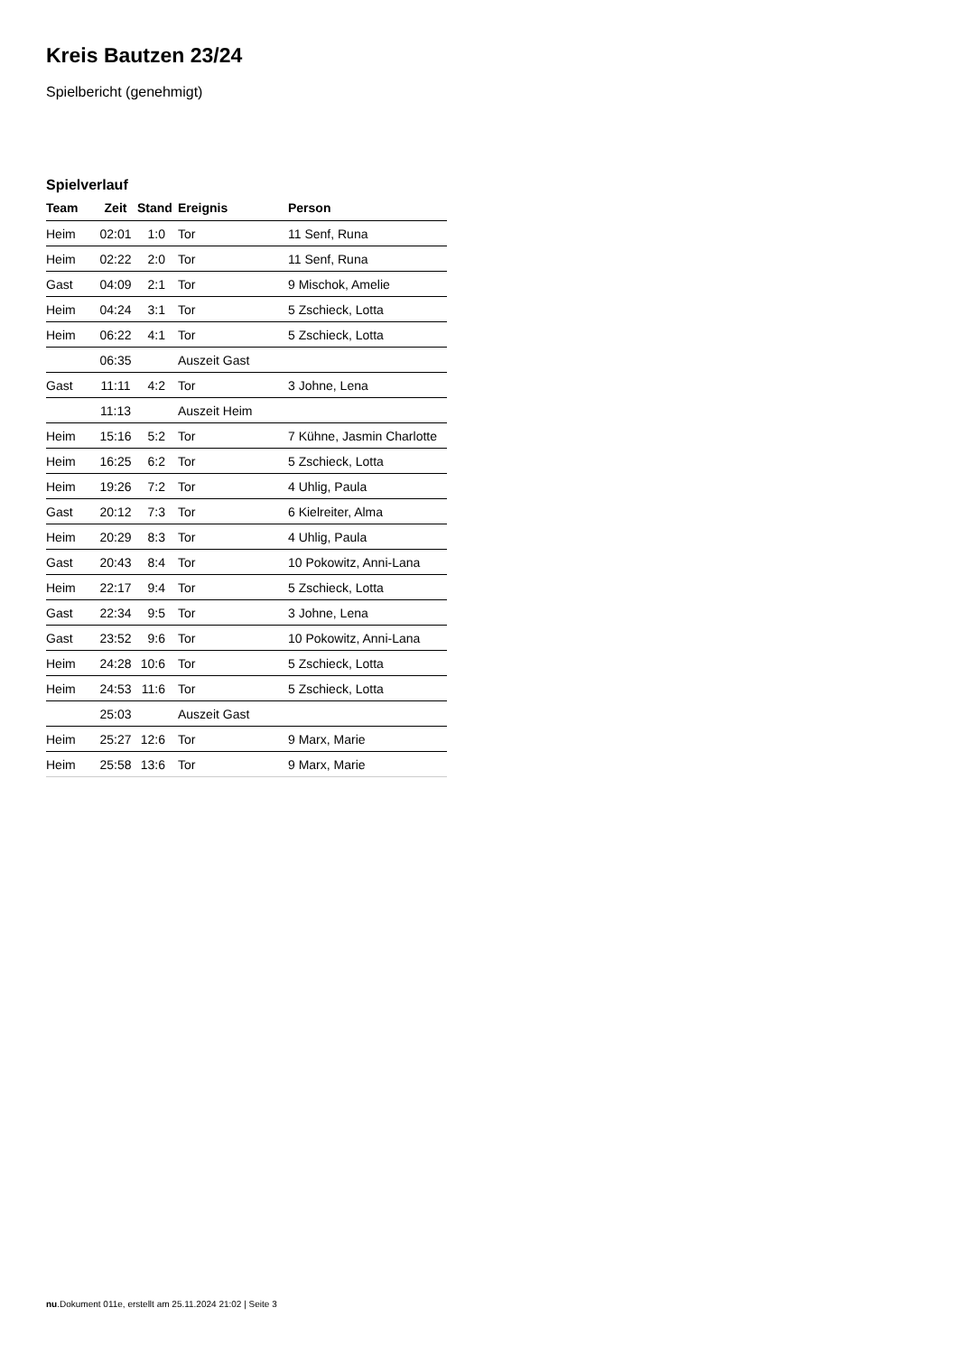Kreis Bautzen 23/24
Spielbericht (genehmigt)
Spielverlauf
| Team | Zeit | Stand | Ereignis | Person |
| --- | --- | --- | --- | --- |
| Heim | 02:01 | 1:0 | Tor | 11 Senf, Runa |
| Heim | 02:22 | 2:0 | Tor | 11 Senf, Runa |
| Gast | 04:09 | 2:1 | Tor | 9 Mischok, Amelie |
| Heim | 04:24 | 3:1 | Tor | 5 Zschieck, Lotta |
| Heim | 06:22 | 4:1 | Tor | 5 Zschieck, Lotta |
| | 06:35 | | Auszeit Gast | |
| Gast | 11:11 | 4:2 | Tor | 3 Johne, Lena |
| | 11:13 | | Auszeit Heim | |
| Heim | 15:16 | 5:2 | Tor | 7 Kühne, Jasmin Charlotte |
| Heim | 16:25 | 6:2 | Tor | 5 Zschieck, Lotta |
| Heim | 19:26 | 7:2 | Tor | 4 Uhlig, Paula |
| Gast | 20:12 | 7:3 | Tor | 6 Kielreiter, Alma |
| Heim | 20:29 | 8:3 | Tor | 4 Uhlig, Paula |
| Gast | 20:43 | 8:4 | Tor | 10 Pokowitz, Anni-Lana |
| Heim | 22:17 | 9:4 | Tor | 5 Zschieck, Lotta |
| Gast | 22:34 | 9:5 | Tor | 3 Johne, Lena |
| Gast | 23:52 | 9:6 | Tor | 10 Pokowitz, Anni-Lana |
| Heim | 24:28 | 10:6 | Tor | 5 Zschieck, Lotta |
| Heim | 24:53 | 11:6 | Tor | 5 Zschieck, Lotta |
| | 25:03 | | Auszeit Gast | |
| Heim | 25:27 | 12:6 | Tor | 9 Marx, Marie |
| Heim | 25:58 | 13:6 | Tor | 9 Marx, Marie |
nu.Dokument 011e, erstellt am 25.11.2024 21:02 | Seite 3